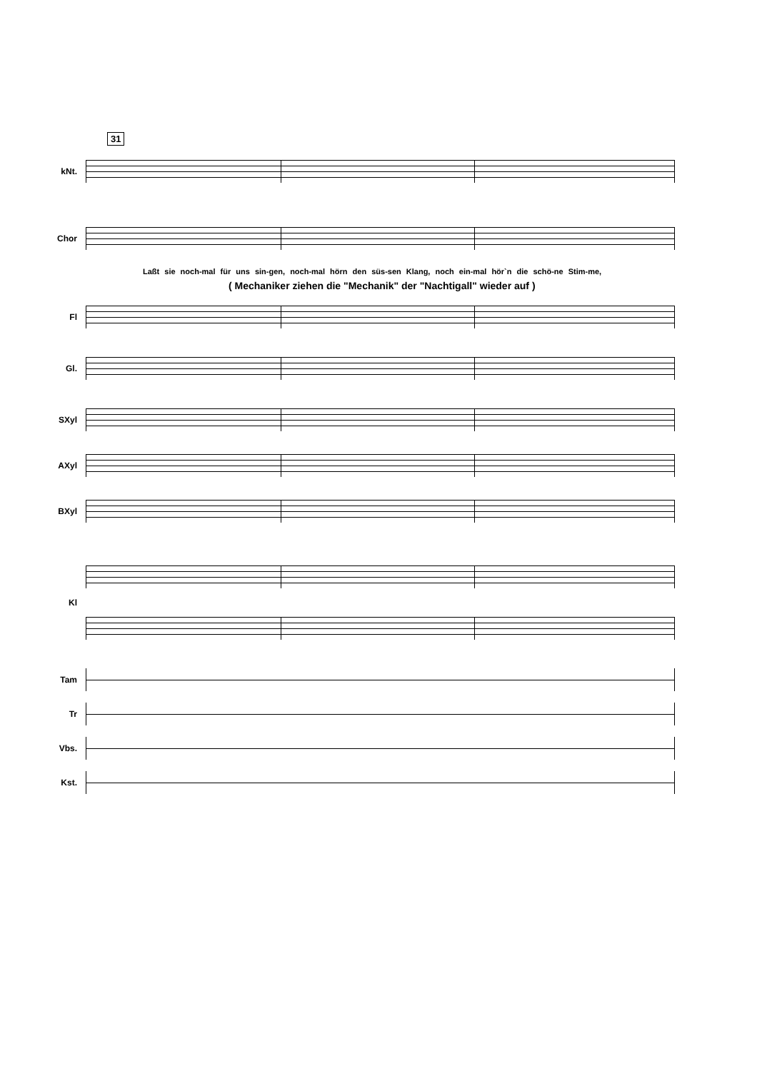31
kNt.
Chor
Laßt sie noch-mal für uns sin-gen, noch-mal hörn den süs-sen Klang, noch ein-mal hör`n die schö-ne Stim-me,
( Mechaniker ziehen die "Mechanik" der "Nachtigall" wieder auf )
Fl
Gl.
SXyl
AXyl
BXyl
Kl
Tam
Tr
Vbs.
Kst.